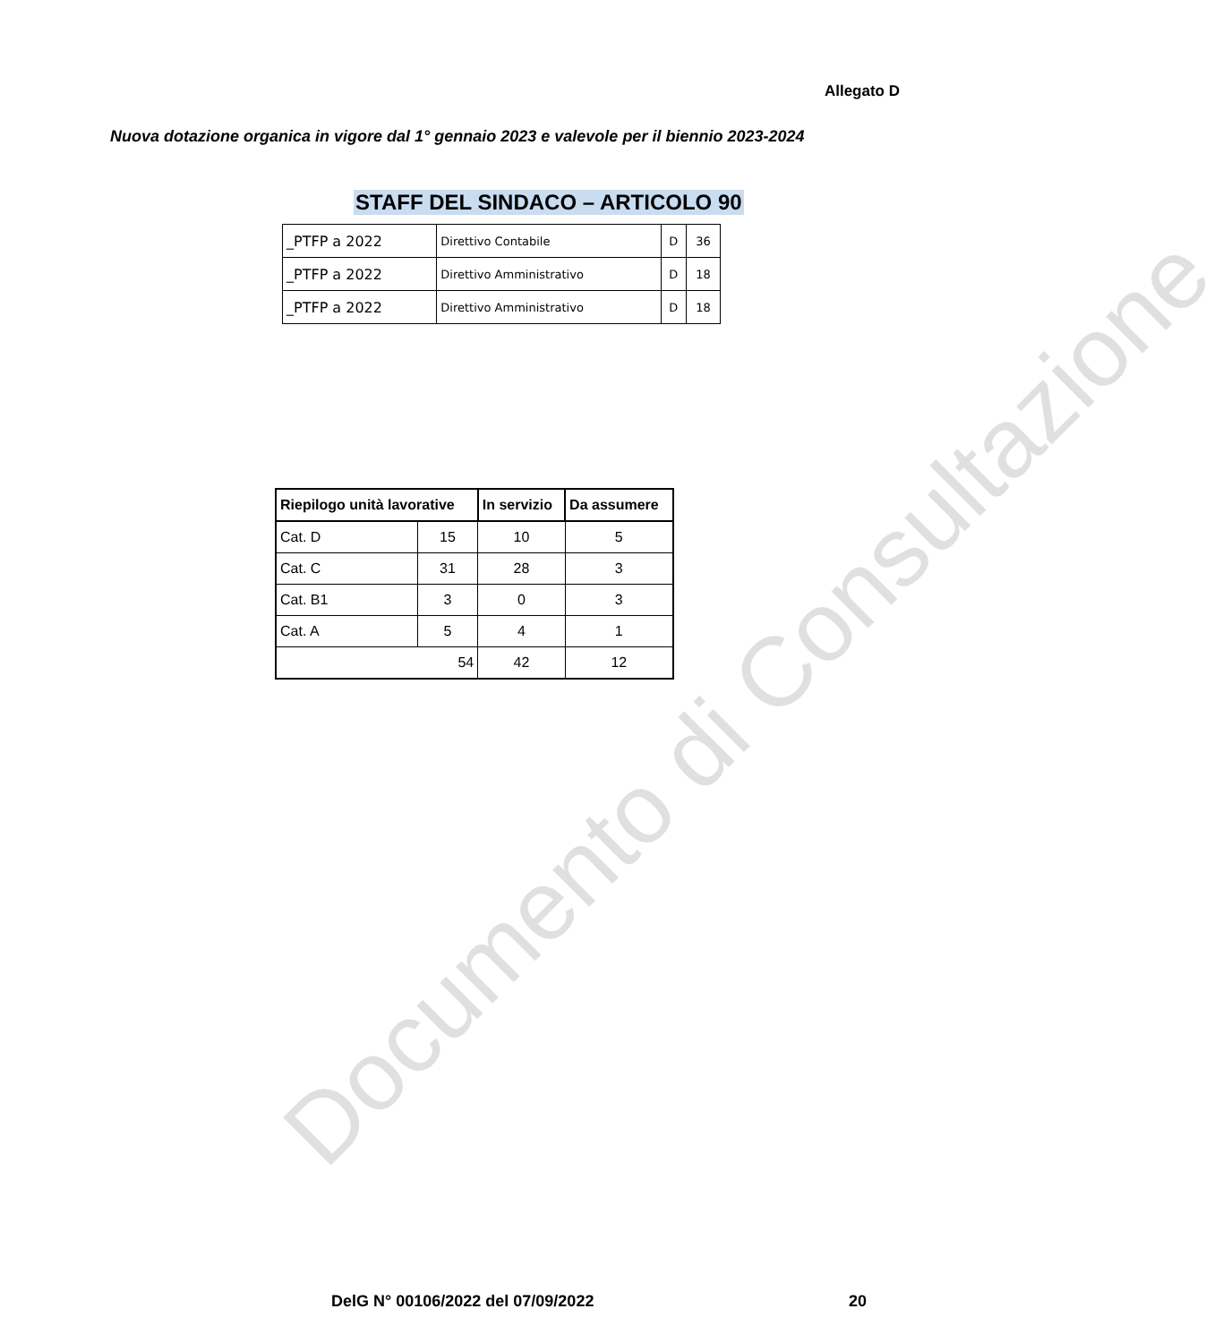Allegato D
Nuova dotazione organica in vigore dal 1° gennaio 2023 e valevole per il biennio 2023-2024
STAFF DEL SINDACO – ARTICOLO 90
| _PTFP a 2022 | Direttivo Contabile | D | 36 |
| _PTFP a 2022 | Direttivo Amministrativo | D | 18 |
| _PTFP a 2022 | Direttivo Amministrativo | D | 18 |
| Riepilogo unità lavorative | | In servizio | Da assumere |
| --- | --- | --- | --- |
| Cat. D | 15 | 10 | 5 |
| Cat. C | 31 | 28 | 3 |
| Cat. B1 | 3 | 0 | 3 |
| Cat. A | 5 | 4 | 1 |
| 54 | | 42 | 12 |
Documento di Consultazione
DelG N° 00106/2022 del 07/09/2022
20